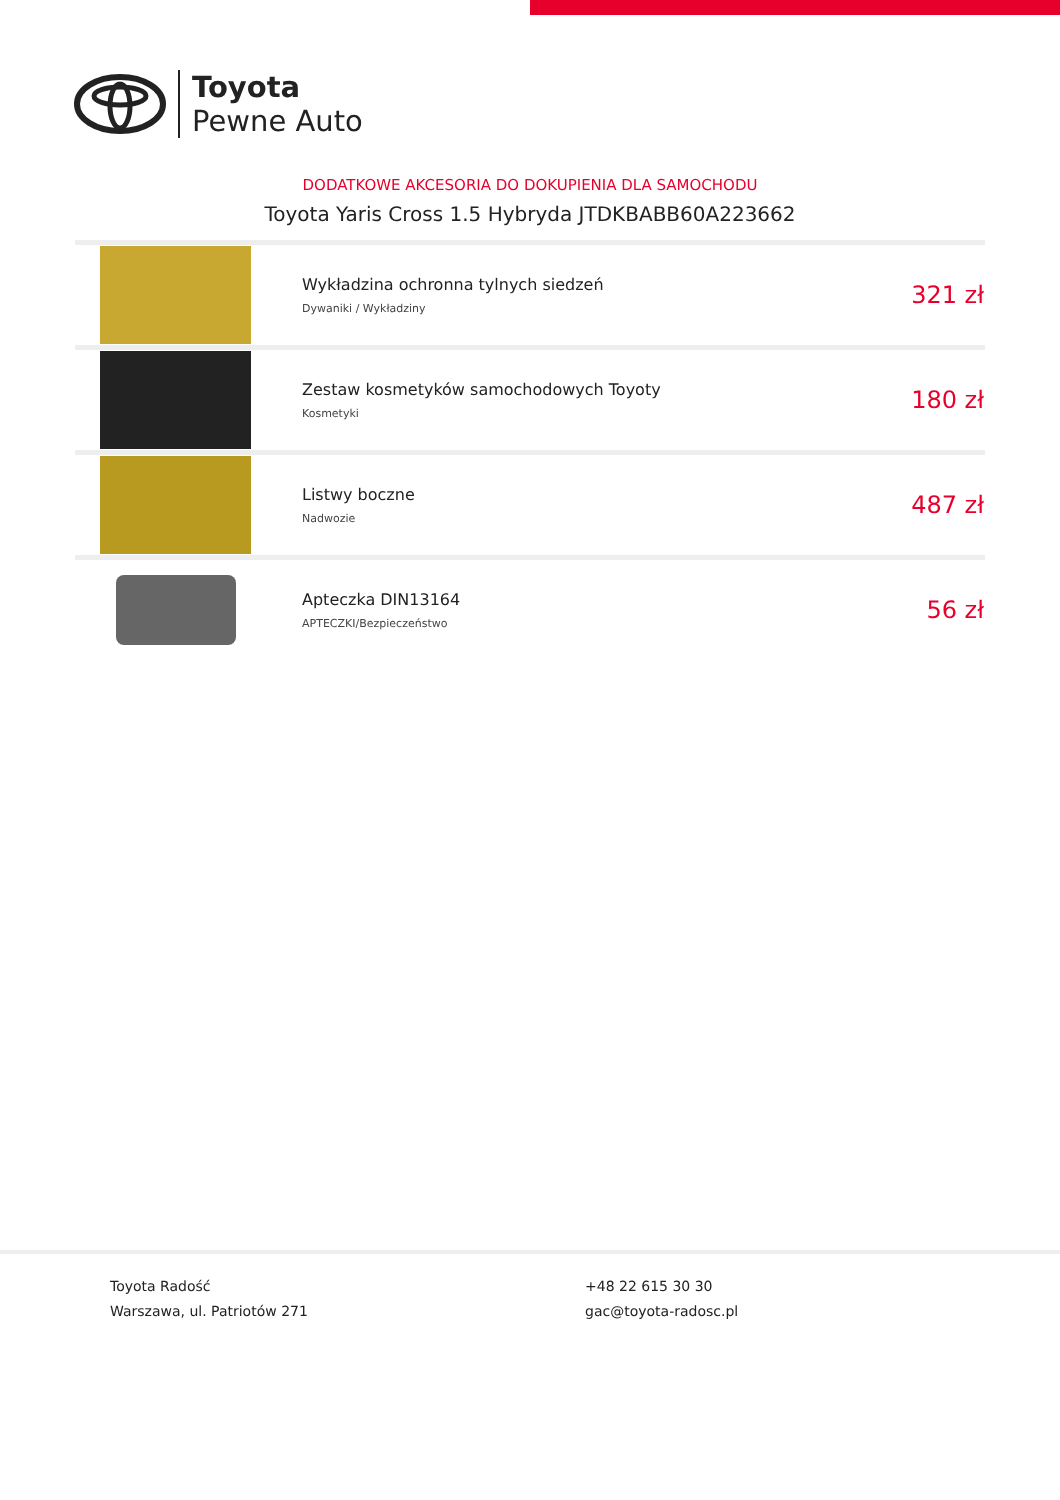Toyota
Pewne Auto
DODATKOWE AKCESORIA DO DOKUPIENIA DLA SAMOCHODU
Toyota Yaris Cross 1.5 Hybryda JTDKBABB60A223662
| | Wykładzina ochronna tylnych siedzeń Dywaniki / Wykładziny | 321 zł |
| | Zestaw kosmetyków samochodowych Toyoty Kosmetyki | 180 zł |
| | Listwy boczne Nadwozie | 487 zł |
| | Apteczka DIN13164 APTECZKI/Bezpieczeństwo | 56 zł |
Toyota Radość
Warszawa, ul. Patriotów 271
+48 22 615 30 30
gac@toyota-radosc.pl